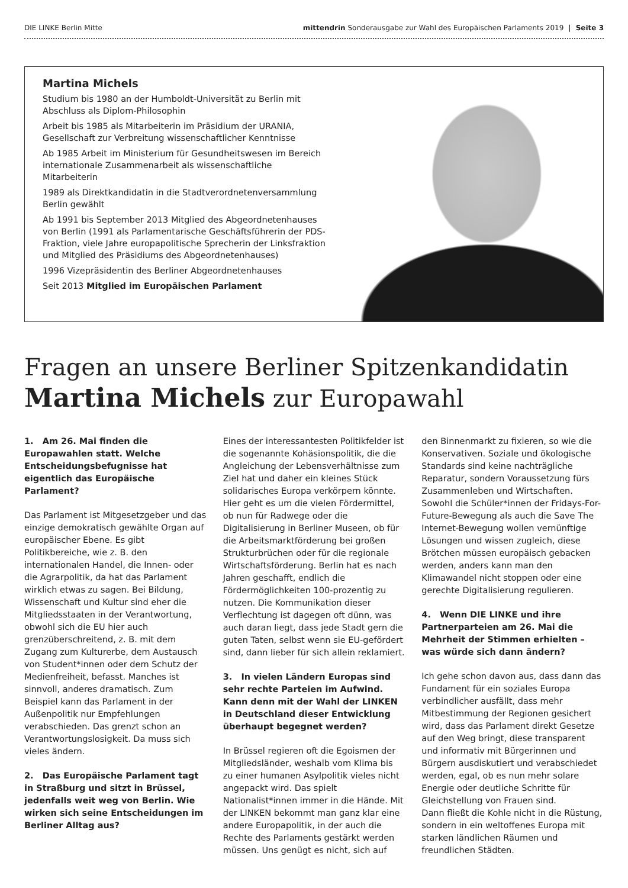DIE LINKE Berlin Mitte mittendrin Sonderausgabe zur Wahl des Europäischen Parlaments 2019 | Seite 3
Martina Michels
Studium bis 1980 an der Humboldt-Universität zu Berlin mit Abschluss als Diplom-Philosophin
Arbeit bis 1985 als Mitarbeiterin im Präsidium der URANIA, Gesellschaft zur Verbreitung wissenschaftlicher Kenntnisse
Ab 1985 Arbeit im Ministerium für Gesundheitswesen im Bereich internationale Zusammenarbeit als wissenschaftliche Mitarbeiterin
1989 als Direktkandidatin in die Stadtverordnetenversammlung Berlin gewählt
Ab 1991 bis September 2013 Mitglied des Abgeordnetenhauses von Berlin (1991 als Parlamentarische Geschäftsführerin der PDS-Fraktion, viele Jahre europapolitische Sprecherin der Linksfraktion und Mitglied des Präsidiums des Abgeordnetenhauses)
1996 Vizepräsidentin des Berliner Abgeordnetenhauses
Seit 2013 Mitglied im Europäischen Parlament
Fragen an unsere Berliner Spitzenkandidatin
Martina Michels zur Europawahl
1. Am 26. Mai finden die Europawahlen statt. Welche Entscheidungsbefugnisse hat eigentlich das Europäische Parlament?
Das Parlament ist Mitgesetzgeber und das einzige demokratisch gewählte Organ auf europäischer Ebene. Es gibt Politikbereiche, wie z. B. den internationalen Handel, die Innen- oder die Agrarpolitik, da hat das Parlament wirklich etwas zu sagen. Bei Bildung, Wissenschaft und Kultur sind eher die Mitgliedsstaaten in der Verantwortung, obwohl sich die EU hier auch grenzüberschreitend, z. B. mit dem Zugang zum Kulturerbe, dem Austausch von Student*innen oder dem Schutz der Medienfreiheit, befasst. Manches ist sinnvoll, anderes dramatisch. Zum Beispiel kann das Parlament in der Außenpolitik nur Empfehlungen verabschieden. Das grenzt schon an Verantwortungslosigkeit. Da muss sich vieles ändern.
2. Das Europäische Parlament tagt in Straßburg und sitzt in Brüssel, jedenfalls weit weg von Berlin. Wie wirken sich seine Entscheidungen im Berliner Alltag aus?
Eines der interessantesten Politikfelder ist die sogenannte Kohäsionspolitik, die die Angleichung der Lebensverhältnisse zum Ziel hat und daher ein kleines Stück solidarisches Europa verkörpern könnte. Hier geht es um die vielen Fördermittel, ob nun für Radwege oder die Digitalisierung in Berliner Museen, ob für die Arbeitsmarktförderung bei großen Strukturbrüchen oder für die regionale Wirtschaftsförderung. Berlin hat es nach Jahren geschafft, endlich die Fördermöglichkeiten 100-prozentig zu nutzen. Die Kommunikation dieser Verflechtung ist dagegen oft dünn, was auch daran liegt, dass jede Stadt gern die guten Taten, selbst wenn sie EU-gefördert sind, dann lieber für sich allein reklamiert.
3. In vielen Ländern Europas sind sehr rechte Parteien im Aufwind. Kann denn mit der Wahl der LINKEN in Deutschland dieser Entwicklung überhaupt begegnet werden?
In Brüssel regieren oft die Egoismen der Mitgliedsländer, weshalb vom Klima bis zu einer humanen Asylpolitik vieles nicht angepackt wird. Das spielt Nationalist*innen immer in die Hände. Mit der LINKEN bekommt man ganz klar eine andere Europapolitik, in der auch die Rechte des Parlaments gestärkt werden müssen. Uns genügt es nicht, sich auf den Binnenmarkt zu fixieren, so wie die Konservativen. Soziale und ökologische Standards sind keine nachträgliche Reparatur, sondern Voraussetzung fürs Zusammenleben und Wirtschaften. Sowohl die Schüler*innen der Fridays-For-Future-Bewegung als auch die Save The Internet-Bewegung wollen vernünftige Lösungen und wissen zugleich, diese Brötchen müssen europäisch gebacken werden, anders kann man den Klimawandel nicht stoppen oder eine gerechte Digitalisierung regulieren.
4. Wenn DIE LINKE und ihre Partnerparteien am 26. Mai die Mehrheit der Stimmen erhielten – was würde sich dann ändern?
Ich gehe schon davon aus, dass dann das Fundament für ein soziales Europa verbindlicher ausfällt, dass mehr Mitbestimmung der Regionen gesichert wird, dass das Parlament direkt Gesetze auf den Weg bringt, diese transparent und informativ mit Bürgerinnen und Bürgern ausdiskutiert und verabschiedet werden, egal, ob es nun mehr solare Energie oder deutliche Schritte für Gleichstellung von Frauen sind.
Dann fließt die Kohle nicht in die Rüstung, sondern in ein weltoffenes Europa mit starken ländlichen Räumen und freundlichen Städten.